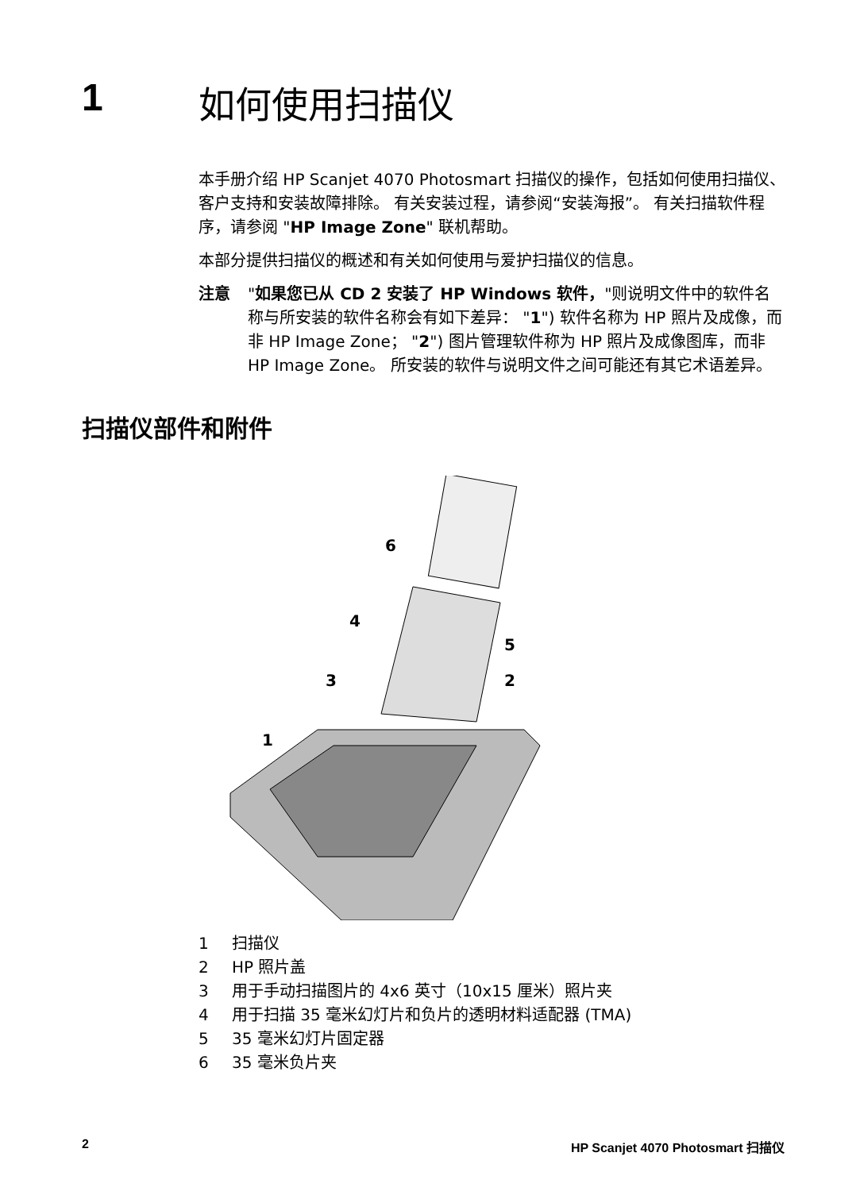1 如何使用扫描仪
本手册介绍 HP Scanjet 4070 Photosmart 扫描仪的操作，包括如何使用扫描仪、客户支持和安装故障排除。 有关安装过程，请参阅“安装海报”。 有关扫描软件程序，请参阅 "HP Image Zone" 联机帮助。
本部分提供扫描仪的概述和有关如何使用与爱护扫描仪的信息。
注意 "如果您已从 CD 2 安装了 HP Windows 软件，"则说明文件中的软件名称与所安装的软件名称会有如下差异： "1") 软件名称为 HP 照片及成像，而非 HP Image Zone； "2") 图片管理软件称为 HP 照片及成像图库，而非 HP Image Zone。 所安装的软件与说明文件之间可能还有其它术语差异。
扫描仪部件和附件
6
4
5
3
2
1
1 扫描仪
2 HP 照片盖
3 用于手动扫描图片的 4x6 英寸（10x15 厘米）照片夹
4 用于扫描 35 毫米幻灯片和负片的透明材料适配器 (TMA)
5 35 毫米幻灯片固定器
6 35 毫米负片夹
2 HP Scanjet 4070 Photosmart 扫描仪